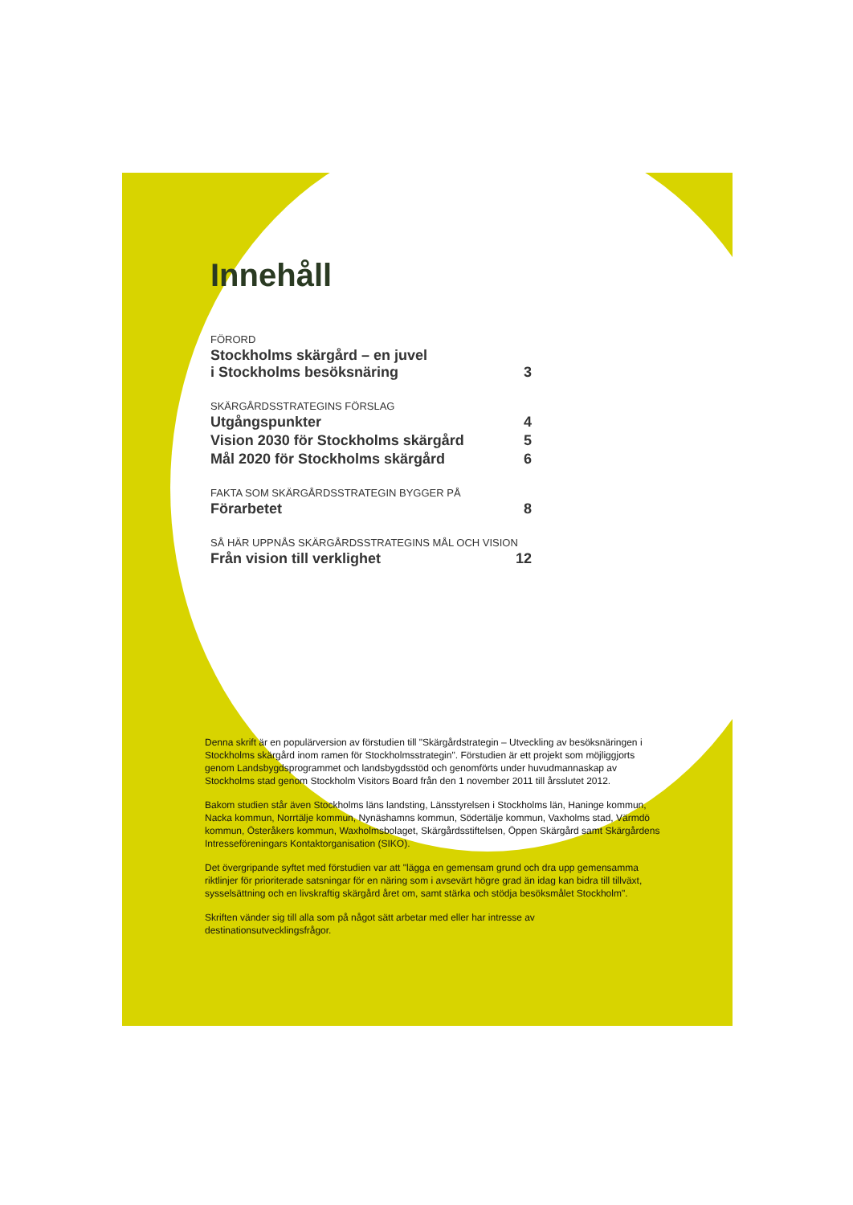Innehåll
FÖRORD
Stockholms skärgård – en juvel
i Stockholms besöksnäring 3
SKÄRGÅRDSSTRATEGINS FÖRSLAG
Utgångspunkter 4
Vision 2030 för Stockholms skärgård 5
Mål 2020 för Stockholms skärgård 6
FAKTA SOM SKÄRGÅRDSSTRATEGIN BYGGER PÅ
Förarbetet 8
SÅ HÄR UPPNÅS SKÄRGÅRDSSTRATEGINS MÅL OCH VISION
Från vision till verklighet 12
Denna skrift är en populärversion av förstudien till "Skärgårdstrategin – Utveckling av besöksnäringen i Stockholms skärgård inom ramen för Stockholmsstrategin". Förstudien är ett projekt som möjliggjorts genom Landsbygdsprogrammet och landsbygdsstöd och genomförts under huvudmannaskap av Stockholms stad genom Stockholm Visitors Board från den 1 november 2011 till årsslutet 2012.
Bakom studien står även Stockholms läns landsting, Länsstyrelsen i Stockholms län, Haninge kommun, Nacka kommun, Norrtälje kommun, Nynäshamns kommun, Södertälje kommun, Vaxholms stad, Värmdö kommun, Österåkers kommun, Waxholmsbolaget, Skärgårdsstiftelsen, Öppen Skärgård samt Skärgårdens Intresseföreningars Kontaktorganisation (SIKO).
Det övergripande syftet med förstudien var att "lägga en gemensam grund och dra upp gemensamma riktlinjer för prioriterade satsningar för en näring som i avsevärt högre grad än idag kan bidra till tillväxt, sysselsättning och en livskraftig skärgård året om, samt stärka och stödja besöksmålet Stockholm".
Skriften vänder sig till alla som på något sätt arbetar med eller har intresse av destinationsutvecklingsfrågor.